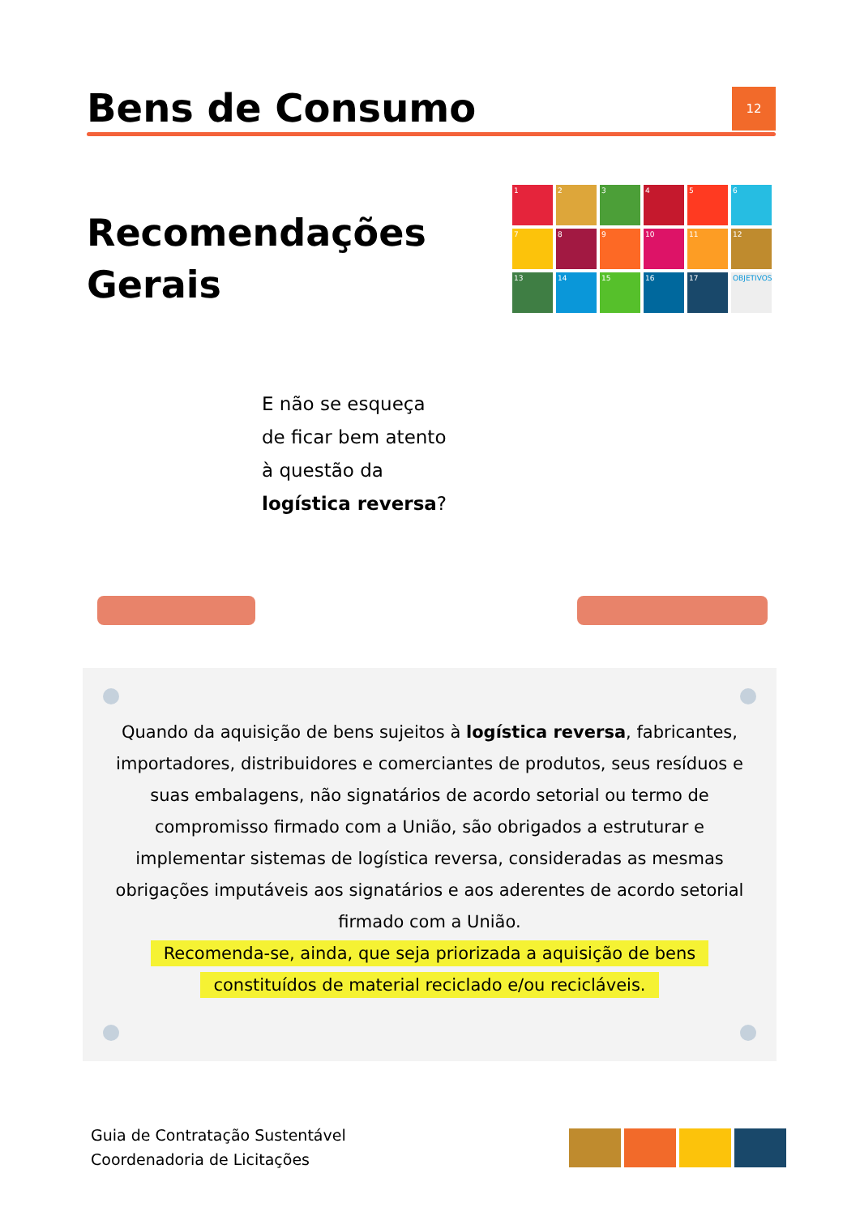Bens de Consumo
12
Recomendações
Gerais
1
2
3
4
5
6
7
8
9
10
11
12
13
14
15
16
17
OBJETIVOS
E não se esqueça
de ficar bem atento
à questão da
logística reversa?
Quando da aquisição de bens sujeitos à logística reversa, fabricantes, importadores, distribuidores e comerciantes de produtos, seus resíduos e suas embalagens, não signatários de acordo setorial ou termo de compromisso firmado com a União, são obrigados a estruturar e implementar sistemas de logística reversa, consideradas as mesmas obrigações imputáveis aos signatários e aos aderentes de acordo setorial firmado com a União.
Recomenda-se, ainda, que seja priorizada a aquisição de bens
constituídos de material reciclado e/ou recicláveis.
Guia de Contratação Sustentável
Coordenadoria de Licitações